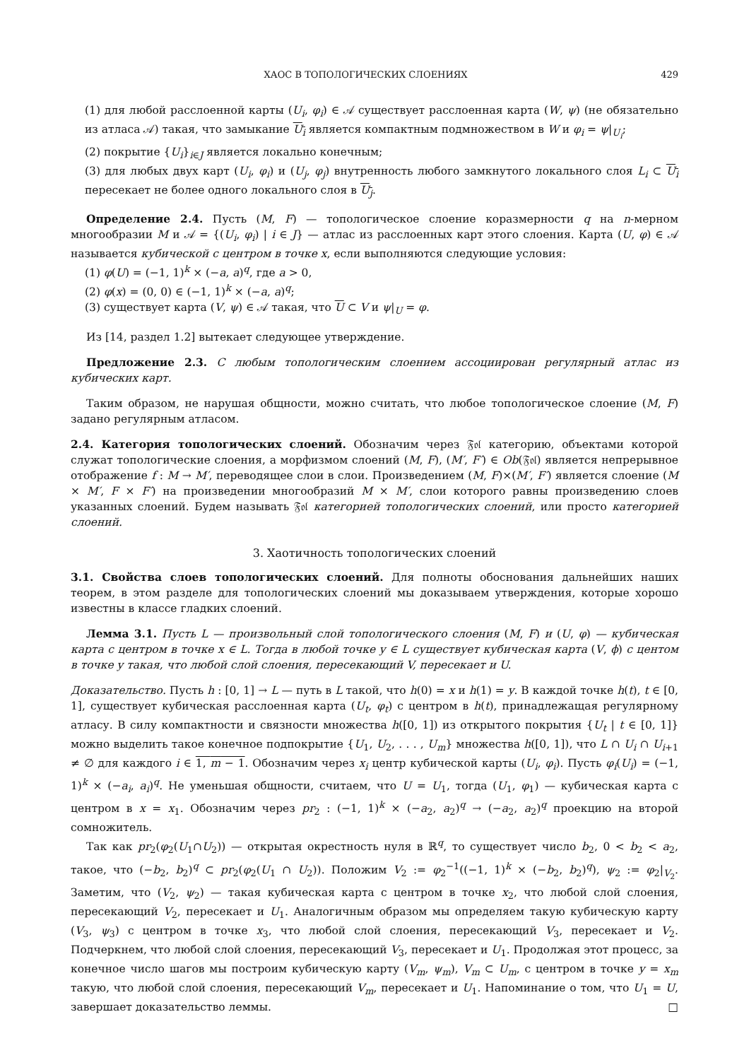ХАОС В ТОПОЛОГИЧЕСКИХ СЛОЕНИЯХ 429
(1) для любой расслоенной карты (U<sub>i</sub>, φ<sub>i</sub>) ∈ 𝒜 существует расслоенная карта (W, ψ) (не обязательно из атласа 𝒜) такая, что замыкание U<sub>i</sub> является компактным подмножеством в W и φ<sub>i</sub> = ψ|<sub>U<sub>i</sub></sub>;
(2) покрытие {U<sub>i</sub>}<sub>i∈J</sub> является локально конечным;
(3) для любых двух карт (U<sub>i</sub>, φ<sub>i</sub>) и (U<sub>j</sub>, φ<sub>j</sub>) внутренность любого замкнутого локального слоя L<sub>i</sub> ⊂ U<sub>i</sub> пересекает не более одного локального слоя в U<sub>j</sub>.
Определение 2.4. Пусть (M, F) — топологическое слоение коразмерности q на n-мерном многообразии M и 𝒜 = {(U<sub>i</sub>, φ<sub>i</sub>) | i ∈ J} — атлас из расслоенных карт этого слоения. Карта (U, φ) ∈ 𝒜 называется кубической с центром в точке x, если выполняются следующие условия:
(1) φ(U) = (−1, 1)<sup>k</sup> × (−a, a)<sup>q</sup>, где a > 0,
(2) φ(x) = (0, 0) ∈ (−1, 1)<sup>k</sup> × (−a, a)<sup>q</sup>;
(3) существует карта (V, ψ) ∈ 𝒜 такая, что U ⊂ V и ψ|<sub>U</sub> = φ.
Из [14, раздел 1.2] вытекает следующее утверждение.
Предложение 2.3. С любым топологическим слоением ассоциирован регулярный атлас из кубических карт.
Таким образом, не нарушая общности, можно считать, что любое топологическое слоение (M, F) задано регулярным атласом.
2.4. Категория топологических слоений. Обозначим через 𝔉𝔬𝔩 категорию, объектами которой служат топологические слоения, а морфизмом слоений (M, F), (M′, F′) ∈ Ob(𝔉𝔬𝔩) является непрерывное отображение f : M → M′, переводящее слои в слои. Произведением (M, F)×(M′, F′) является слоение (M × M′, F × F′) на произведении многообразий M × M′, слои которого равны произведению слоев указанных слоений. Будем называть 𝔉𝔬𝔩 категорией топологических слоений, или просто категорией слоений.
3. Хаотичность топологических слоений
3.1. Свойства слоев топологических слоений. Для полноты обоснования дальнейших наших теорем, в этом разделе для топологических слоений мы доказываем утверждения, которые хорошо известны в классе гладких слоений.
Лемма 3.1. Пусть L — произвольный слой топологического слоения (M, F) и (U, φ) — кубическая карта с центром в точке x ∈ L. Тогда в любой точке y ∈ L существует кубическая карта (V, ϕ) с центом в точке y такая, что любой слой слоения, пересекающий V, пересекает и U.
Доказательство. Пусть h : [0, 1] → L — путь в L такой, что h(0) = x и h(1) = y. В каждой точке h(t), t ∈ [0, 1], существует кубическая расслоенная карта (U<sub>t</sub>, φ<sub>t</sub>) с центром в h(t), принадлежащая регулярному атласу. В силу компактности и связности множества h([0, 1]) из открытого покрытия {U<sub>t</sub> | t ∈ [0, 1]} можно выделить такое конечное подпокрытие {U<sub>1</sub>, U<sub>2</sub>, . . . , U<sub>m</sub>} множества h([0, 1]), что L ∩ U<sub>i</sub> ∩ U<sub>i+1</sub> ≠ ∅ для каждого i ∈ 1, m − 1. Обозначим через x<sub>i</sub> центр кубической карты (U<sub>i</sub>, φ<sub>i</sub>). Пусть φ<sub>i</sub>(U<sub>i</sub>) = (−1, 1)<sup>k</sup> × (−a<sub>i</sub>, a<sub>i</sub>)<sup>q</sup>. Не уменьшая общности, считаем, что U = U<sub>1</sub>, тогда (U<sub>1</sub>, φ<sub>1</sub>) — кубическая карта с центром в x = x<sub>1</sub>. Обозначим через pr<sub>2</sub> : (−1, 1)<sup>k</sup> × (−a<sub>2</sub>, a<sub>2</sub>)<sup>q</sup> → (−a<sub>2</sub>, a<sub>2</sub>)<sup>q</sup> проекцию на второй сомножитель.
Так как pr<sub>2</sub>(φ<sub>2</sub>(U<sub>1</sub>∩U<sub>2</sub>)) — открытая окрестность нуля в ℝ<sup>q</sup>, то существует число b<sub>2</sub>, 0 < b<sub>2</sub> < a<sub>2</sub>, такое, что (−b<sub>2</sub>, b<sub>2</sub>)<sup>q</sup> ⊂ pr<sub>2</sub>(φ<sub>2</sub>(U<sub>1</sub> ∩ U<sub>2</sub>)). Положим V<sub>2</sub> := φ<sub>2</sub><sup>−1</sup>((−1, 1)<sup>k</sup> × (−b<sub>2</sub>, b<sub>2</sub>)<sup>q</sup>), ψ<sub>2</sub> := φ<sub>2</sub>|<sub>V<sub>2</sub></sub>. Заметим, что (V<sub>2</sub>, ψ<sub>2</sub>) — такая кубическая карта с центром в точке x<sub>2</sub>, что любой слой слоения, пересекающий V<sub>2</sub>, пересекает и U<sub>1</sub>. Аналогичным образом мы определяем такую кубическую карту (V<sub>3</sub>, ψ<sub>3</sub>) с центром в точке x<sub>3</sub>, что любой слой слоения, пересекающий V<sub>3</sub>, пересекает и V<sub>2</sub>. Подчеркнем, что любой слой слоения, пересекающий V<sub>3</sub>, пересекает и U<sub>1</sub>. Продолжая этот процесс, за конечное число шагов мы построим кубическую карту (V<sub>m</sub>, ψ<sub>m</sub>), V<sub>m</sub> ⊂ U<sub>m</sub>, с центром в точке y = x<sub>m</sub> такую, что любой слой слоения, пересекающий V<sub>m</sub>, пересекает и U<sub>1</sub>. Напоминание о том, что U<sub>1</sub> = U, завершает доказательство леммы. □